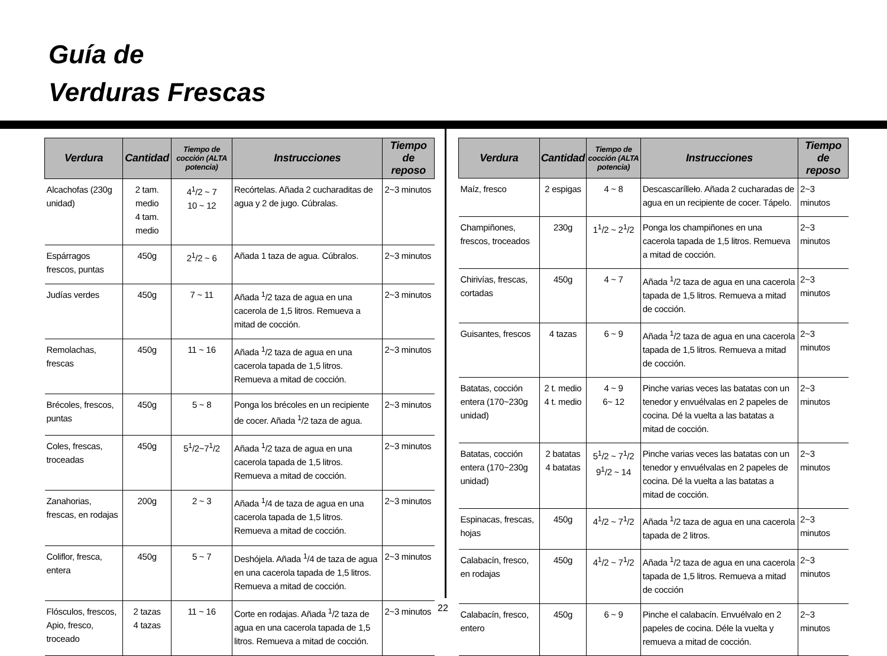Guía de
Verduras Frescas
| Verdura | Cantidad | Tiempo de cocción (ALTA potencia) | Instrucciones | Tiempo de reposo |
| --- | --- | --- | --- | --- |
| Alcachofas (230g unidad) | 2 tam. medio 4 tam. medio | 4<sup>1</sup>/2 ~ 7 10 ~ 12 | Recórtelas. Añada 2 cucharaditas de agua y 2 de jugo. Cúbralas. | 2~3 minutos |
| Espárragos frescos, puntas | 450g | 2<sup>1</sup>/2 ~ 6 | Añada 1 taza de agua. Cúbralos. | 2~3 minutos |
| Judías verdes | 450g | 7 ~ 11 | Añada <sup>1</sup>/2 taza de agua en una cacerola de 1,5 litros. Remueva a mitad de cocción. | 2~3 minutos |
| Remolachas, frescas | 450g | 11 ~ 16 | Añada <sup>1</sup>/2 taza de agua en una cacerola tapada de 1,5 litros. Remueva a mitad de cocción. | 2~3 minutos |
| Brécoles, frescos, puntas | 450g | 5 ~ 8 | Ponga los brécoles en un recipiente de cocer. Añada <sup>1</sup>/2 taza de agua. | 2~3 minutos |
| Coles, frescas, troceadas | 450g | 5<sup>1</sup>/2~7<sup>1</sup>/2 | Añada <sup>1</sup>/2 taza de agua en una cacerola tapada de 1,5 litros. Remueva a mitad de cocción. | 2~3 minutos |
| Zanahorias, frescas, en rodajas | 200g | 2 ~ 3 | Añada <sup>1</sup>/4 de taza de agua en una cacerola tapada de 1,5 litros. Remueva a mitad de cocción. | 2~3 minutos |
| Coliflor, fresca, entera | 450g | 5 ~ 7 | Deshójela. Añada <sup>1</sup>/4 de taza de agua en una cacerola tapada de 1,5 litros. Remueva a mitad de cocción. | 2~3 minutos |
| Flósculos, frescos, Apio, fresco, troceado | 2 tazas 4 tazas | 11 ~ 16 | Corte en rodajas. Añada <sup>1</sup>/2 taza de agua en una cacerola tapada de 1,5 litros. Remueva a mitad de cocción. | 2~3 minutos |
| Verdura | Cantidad | Tiempo de cocción (ALTA potencia) | Instrucciones | Tiempo de reposo |
| --- | --- | --- | --- | --- |
| Maíz, fresco | 2 espigas | 4 ~ 8 | Descascarílleło. Añada 2 cucharadas de agua en un recipiente de cocer. Tápelo. | 2~3 minutos |
| Champiñones, frescos, troceados | 230g | 1<sup>1</sup>/2 ~ 2<sup>1</sup>/2 | Ponga los champiñones en una cacerola tapada de 1,5 litros. Remueva a mitad de cocción. | 2~3 minutos |
| Chirivías, frescas, cortadas | 450g | 4 ~ 7 | Añada <sup>1</sup>/2 taza de agua en una cacerola tapada de 1,5 litros. Remueva a mitad de cocción. | 2~3 minutos |
| Guisantes, frescos | 4 tazas | 6 ~ 9 | Añada <sup>1</sup>/2 taza de agua en una cacerola tapada de 1,5 litros. Remueva a mitad de cocción. | 2~3 minutos |
| Batatas, cocción entera (170~230g unidad) | 2 t. medio 4 t. medio | 4 ~ 9 6~ 12 | Pinche varias veces las batatas con un tenedor y envuélvalas en 2 papeles de cocina. Dé la vuelta a las batatas a mitad de cocción. | 2~3 minutos |
| Batatas, cocción entera (170~230g unidad) | 2 batatas 4 batatas | 5<sup>1</sup>/2 ~ 7<sup>1</sup>/2 9<sup>1</sup>/2 ~ 14 | Pinche varias veces las batatas con un tenedor y envuélvalas en 2 papeles de cocina. Dé la vuelta a las batatas a mitad de cocción. | 2~3 minutos |
| Espinacas, frescas, hojas | 450g | 4<sup>1</sup>/2 ~ 7<sup>1</sup>/2 | Añada <sup>1</sup>/2 taza de agua en una cacerola tapada de 2 litros. | 2~3 minutos |
| Calabacín, fresco, en rodajas | 450g | 4<sup>1</sup>/2 ~ 7<sup>1</sup>/2 | Añada <sup>1</sup>/2 taza de agua en una cacerola tapada de 1,5 litros. Remueva a mitad de cocción | 2~3 minutos |
| Calabacín, fresco, entero | 450g | 6 ~ 9 | Pinche el calabacín. Envuélvalo en 2 papeles de cocina. Déle la vuelta y remueva a mitad de cocción. | 2~3 minutos |
22